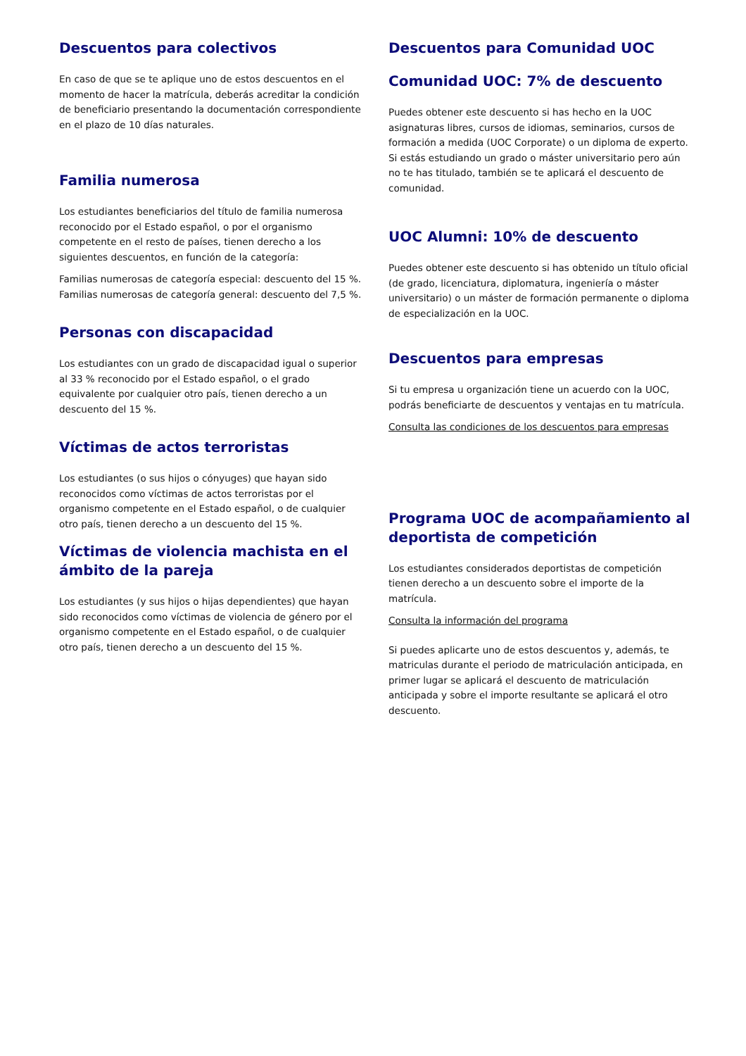Descuentos para colectivos
En caso de que se te aplique uno de estos descuentos en el momento de hacer la matrícula, deberás acreditar la condición de beneficiario presentando la documentación correspondiente en el plazo de 10 días naturales.
Familia numerosa
Los estudiantes beneficiarios del título de familia numerosa reconocido por el Estado español, o por el organismo competente en el resto de países, tienen derecho a los siguientes descuentos, en función de la categoría:
Familias numerosas de categoría especial: descuento del 15 %.
Familias numerosas de categoría general: descuento del 7,5 %.
Personas con discapacidad
Los estudiantes con un grado de discapacidad igual o superior al 33 % reconocido por el Estado español, o el grado equivalente por cualquier otro país, tienen derecho a un descuento del 15 %.
Víctimas de actos terroristas
Los estudiantes (o sus hijos o cónyuges) que hayan sido reconocidos como víctimas de actos terroristas por el organismo competente en el Estado español, o de cualquier otro país, tienen derecho a un descuento del 15 %.
Víctimas de violencia machista en el ámbito de la pareja
Los estudiantes (y sus hijos o hijas dependientes) que hayan sido reconocidos como víctimas de violencia de género por el organismo competente en el Estado español, o de cualquier otro país, tienen derecho a un descuento del 15 %.
Descuentos para Comunidad UOC
Comunidad UOC: 7% de descuento
Puedes obtener este descuento si has hecho en la UOC asignaturas libres, cursos de idiomas, seminarios, cursos de formación a medida (UOC Corporate) o un diploma de experto. Si estás estudiando un grado o máster universitario pero aún no te has titulado, también se te aplicará el descuento de comunidad.
UOC Alumni: 10% de descuento
Puedes obtener este descuento si has obtenido un título oficial (de grado, licenciatura, diplomatura, ingeniería o máster universitario) o un máster de formación permanente o diploma de especialización en la UOC.
Descuentos para empresas
Si tu empresa u organización tiene un acuerdo con la UOC, podrás beneficiarte de descuentos y ventajas en tu matrícula.
Consulta las condiciones de los descuentos para empresas
Programa UOC de acompañamiento al deportista de competición
Los estudiantes considerados deportistas de competición tienen derecho a un descuento sobre el importe de la matrícula.
Consulta la información del programa
Si puedes aplicarte uno de estos descuentos y, además, te matriculas durante el periodo de matriculación anticipada, en primer lugar se aplicará el descuento de matriculación anticipada y sobre el importe resultante se aplicará el otro descuento.